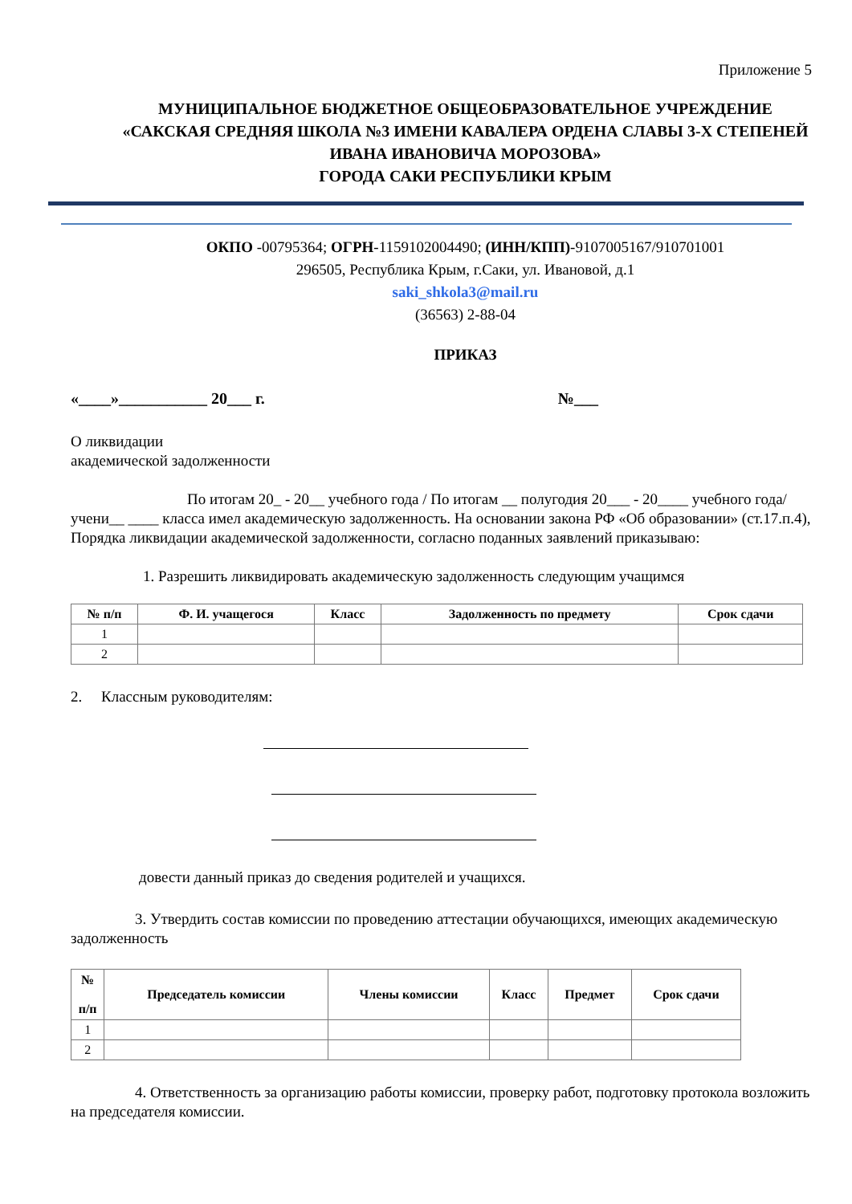Приложение 5
МУНИЦИПАЛЬНОЕ БЮДЖЕТНОЕ ОБЩЕОБРАЗОВАТЕЛЬНОЕ УЧРЕЖДЕНИЕ
«САКСКАЯ СРЕДНЯЯ ШКОЛА №3 ИМЕНИ КАВАЛЕРА ОРДЕНА СЛАВЫ 3-Х СТЕПЕНЕЙ ИВАНА ИВАНОВИЧА МОРОЗОВА»
ГОРОДА САКИ РЕСПУБЛИКИ КРЫМ
ОКПО -00795364; ОГРН-1159102004490; (ИНН/КПП)-9107005167/910701001
296505, Республика Крым, г.Саки, ул. Ивановой, д.1
saki_shkola3@mail.ru
(36563) 2-88-04
ПРИКАЗ
«____»___________ 20___ г. №___
О ликвидации
академической задолженности
По итогам 20_ - 20__ учебного года / По итогам __ полугодия 20___ - 20____ учебного года/ учени__ ____ класса имел академическую задолженность. На основании закона РФ «Об образовании» (ст.17.п.4), Порядка ликвидации академической задолженности, согласно поданных заявлений приказываю:
1. Разрешить ликвидировать академическую задолженность следующим учащимся
| № п/п | Ф. И. учащегося | Класс | Задолженность по предмету | Срок сдачи |
| --- | --- | --- | --- | --- |
| 1 | | | | |
| 2 | | | | |
2. Классным руководителям:
довести данный приказ до сведения родителей и учащихся.
3. Утвердить состав комиссии по проведению аттестации обучающихся, имеющих академическую задолженность
| № п/п | Председатель комиссии | Члены комиссии | Класс | Предмет | Срок сдачи |
| --- | --- | --- | --- | --- | --- |
| 1 | | | | | |
| 2 | | | | | |
4. Ответственность за организацию работы комиссии, проверку работ, подготовку протокола возложить на председателя комиссии.